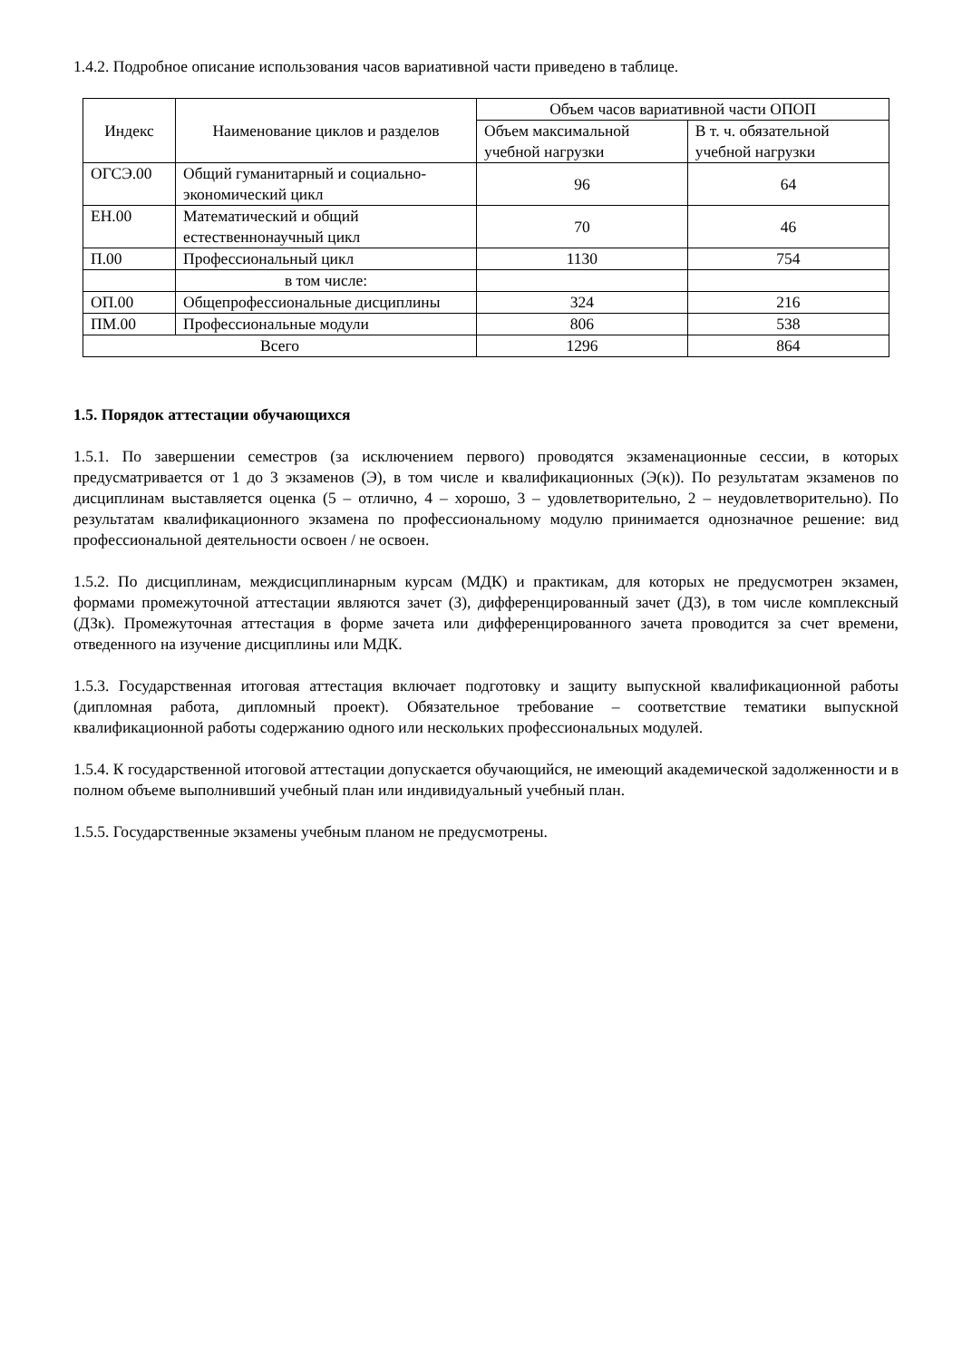1.4.2. Подробное описание использования часов вариативной части приведено в таблице.
| Индекс | Наименование циклов и разделов | Объем часов вариативной части ОПОП | |
| --- | --- | --- | --- |
| | | Объем максимальной учебной нагрузки | В т. ч. обязательной учебной нагрузки |
| ОГСЭ.00 | Общий гуманитарный и социально-экономический цикл | 96 | 64 |
| ЕН.00 | Математический и общий естественнонаучный цикл | 70 | 46 |
| П.00 | Профессиональный цикл | 1130 | 754 |
| | в том числе: | | |
| ОП.00 | Общепрофессиональные дисциплины | 324 | 216 |
| ПМ.00 | Профессиональные модули | 806 | 538 |
| Всего | | 1296 | 864 |
1.5. Порядок аттестации обучающихся
1.5.1. По завершении семестров (за исключением первого) проводятся экзаменационные сессии, в которых предусматривается от 1 до 3 экзаменов (Э), в том числе и квалификационных (Э(к)). По результатам экзаменов по дисциплинам выставляется оценка (5 – отлично, 4 – хорошо, 3 – удовлетворительно, 2 – неудовлетворительно). По результатам квалификационного экзамена по профессиональному модулю принимается однозначное решение: вид профессиональной деятельности освоен / не освоен.
1.5.2. По дисциплинам, междисциплинарным курсам (МДК) и практикам, для которых не предусмотрен экзамен, формами промежуточной аттестации являются зачет (З), дифференцированный зачет (ДЗ), в том числе комплексный (ДЗк). Промежуточная аттестация в форме зачета или дифференцированного зачета проводится за счет времени, отведенного на изучение дисциплины или МДК.
1.5.3. Государственная итоговая аттестация включает подготовку и защиту выпускной квалификационной работы (дипломная работа, дипломный проект). Обязательное требование – соответствие тематики выпускной квалификационной работы содержанию одного или нескольких профессиональных модулей.
1.5.4. К государственной итоговой аттестации допускается обучающийся, не имеющий академической задолженности и в полном объеме выполнивший учебный план или индивидуальный учебный план.
1.5.5. Государственные экзамены учебным планом не предусмотрены.